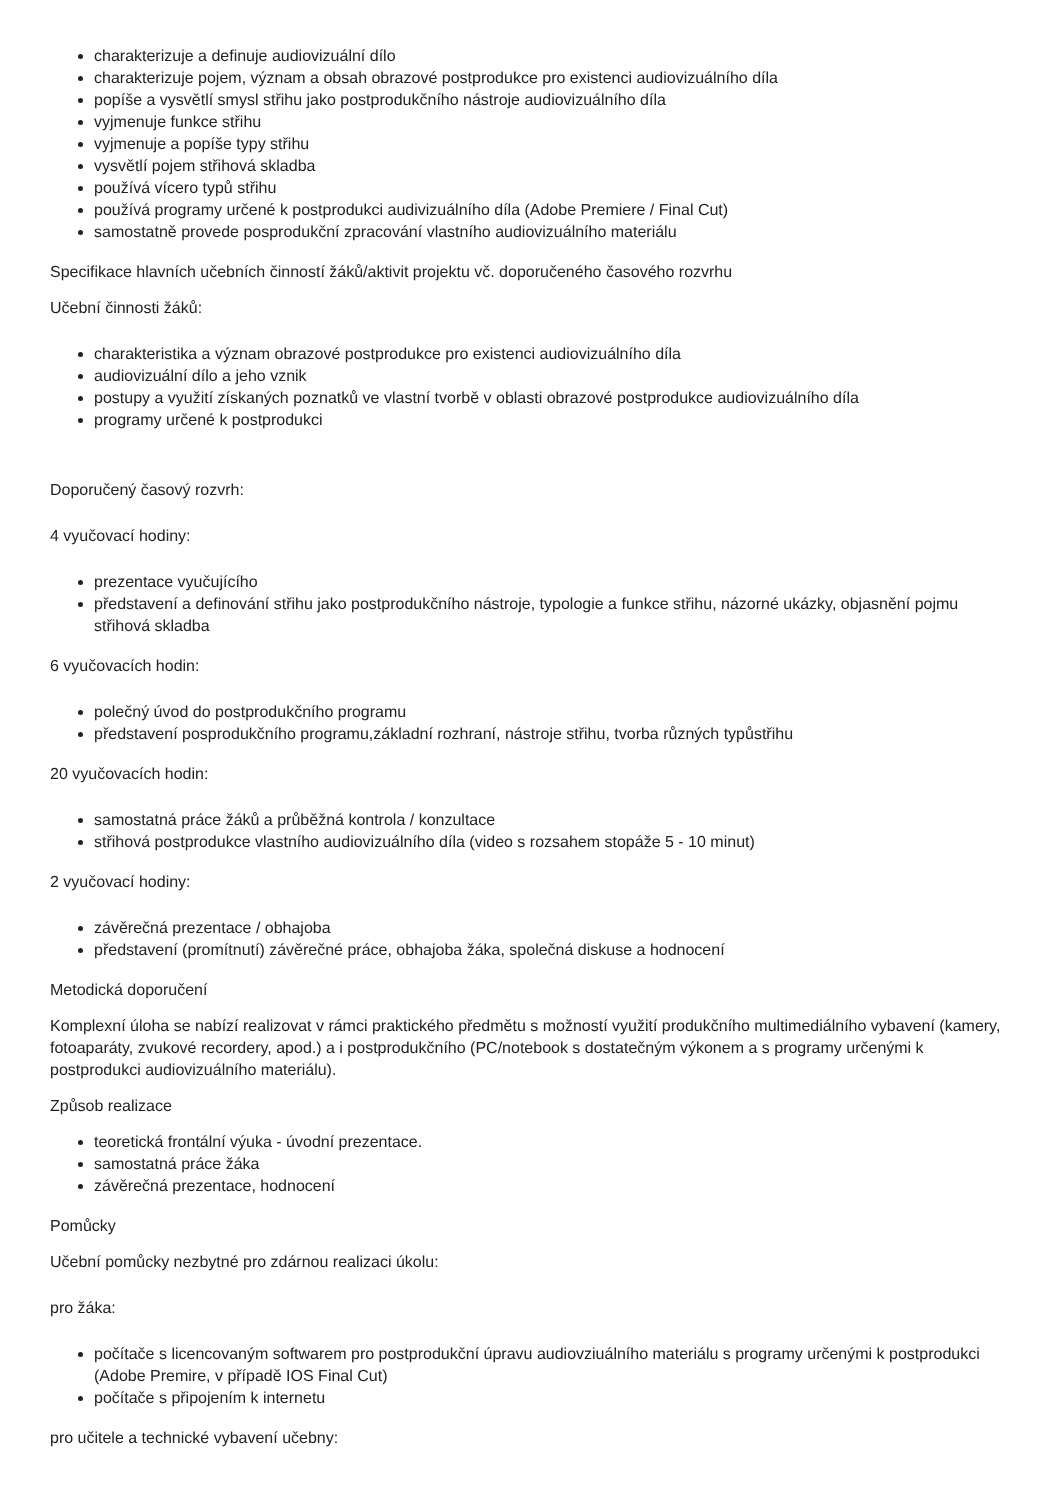charakterizuje a definuje audiovizuální dílo
charakterizuje pojem, význam a obsah obrazové postprodukce pro existenci audiovizuálního díla
popíše a vysvětlí smysl střihu jako postprodukčního nástroje audiovizuálního díla
vyjmenuje funkce střihu
vyjmenuje a popíše typy střihu
vysvětlí pojem střihová skladba
používá vícero typů střihu
používá programy určené k postprodukci audivizuálního díla (Adobe Premiere / Final Cut)
samostatně provede posprodukční zpracování vlastního audiovizuálního materiálu
Specifikace hlavních učebních činností žáků/aktivit projektu vč. doporučeného časového rozvrhu
Učební činnosti žáků:
charakteristika a význam obrazové postprodukce pro existenci audiovizuálního díla
audiovizuální dílo a jeho vznik
postupy a využití získaných poznatků ve vlastní tvorbě v oblasti obrazové postprodukce audiovizuálního díla
programy určené k postprodukci
Doporučený časový rozvrh:
4 vyučovací hodiny:
prezentace vyučujícího
představení a definování střihu jako postprodukčního nástroje, typologie a funkce střihu, názorné ukázky, objasnění pojmu střihová skladba
6 vyučovacích hodin:
polečný úvod do postprodukčního programu
představení posprodukčního programu,základní rozhraní, nástroje střihu, tvorba různých typůstřihu
20 vyučovacích hodin:
samostatná práce žáků a průběžná kontrola / konzultace
střihová postprodukce vlastního audiovizuálního díla (video s rozsahem stopáže 5 - 10 minut)
2 vyučovací hodiny:
závěrečná prezentace / obhajoba
představení (promítnutí) závěrečné práce, obhajoba žáka, společná diskuse a hodnocení
Metodická doporučení
Komplexní úloha se nabízí realizovat v rámci praktického předmětu s možností využití produkčního multimediálního vybavení (kamery, fotoaparáty, zvukové recordery, apod.) a i postprodukčního (PC/notebook s dostatečným výkonem a s programy určenými k postprodukci audiovizuálního materiálu).
Způsob realizace
teoretická frontální výuka - úvodní prezentace.
samostatná práce žáka
závěrečná prezentace, hodnocení
Pomůcky
Učební pomůcky nezbytné pro zdárnou realizaci úkolu:
pro žáka:
počítače s licencovaným softwarem pro postprodukční úpravu audiovziuálního materiálu s programy určenými k postprodukci (Adobe Premire, v případě IOS Final Cut)
počítače s připojením k internetu
pro učitele a technické vybavení učebny: